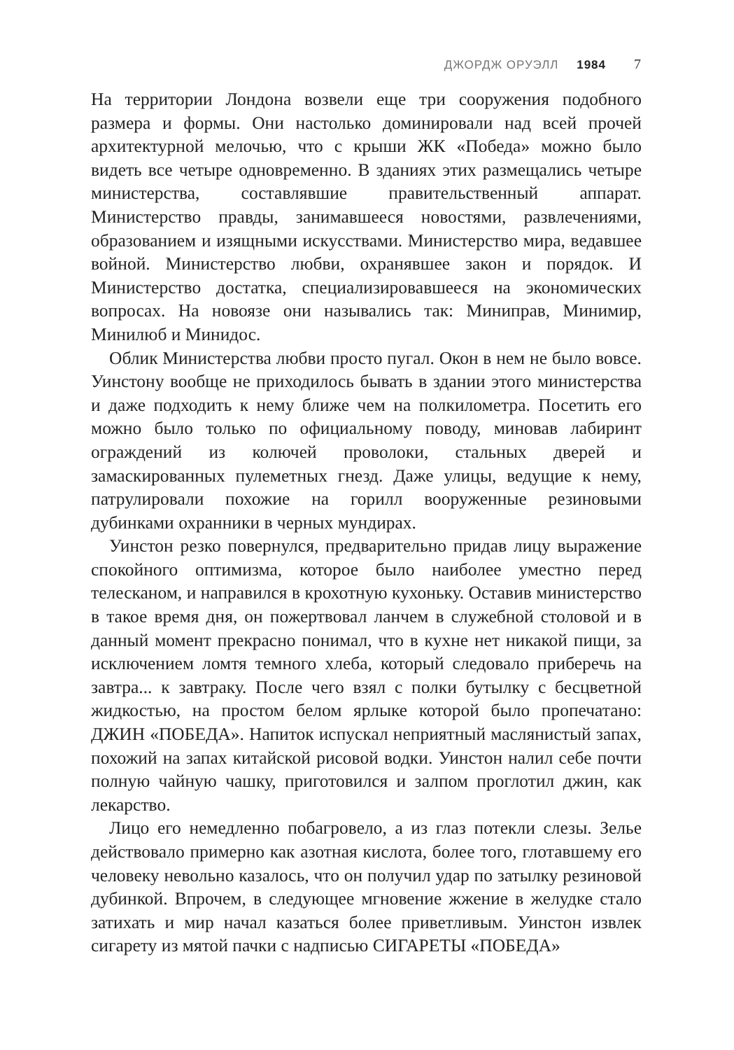ДЖОРДЖ ОРУЭЛЛ 1984 7
На территории Лондона возвели еще три сооружения подобного размера и формы. Они настолько доминировали над всей прочей архитектурной мелочью, что с крыши ЖК «Победа» можно было видеть все четыре одновременно. В зданиях этих размещались четыре министерства, составлявшие правительственный аппарат. Министерство правды, занимавшееся новостями, развлечениями, образованием и изящными искусствами. Министерство мира, ведавшее войной. Министерство любви, охранявшее закон и порядок. И Министерство достатка, специализировавшееся на экономических вопросах. На новоязе они назывались так: Миниправ, Минимир, Минилюб и Минидос.
Облик Министерства любви просто пугал. Окон в нем не было вовсе. Уинстону вообще не приходилось бывать в здании этого министерства и даже подходить к нему ближе чем на полкилометра. Посетить его можно было только по официальному поводу, миновав лабиринт ограждений из колючей проволоки, стальных дверей и замаскированных пулеметных гнезд. Даже улицы, ведущие к нему, патрулировали похожие на горилл вооруженные резиновыми дубинками охранники в черных мундирах.
Уинстон резко повернулся, предварительно придав лицу выражение спокойного оптимизма, которое было наиболее уместно перед телесканом, и направился в крохотную кухоньку. Оставив министерство в такое время дня, он пожертвовал ланчем в служебной столовой и в данный момент прекрасно понимал, что в кухне нет никакой пищи, за исключением ломтя темного хлеба, который следовало приберечь на завтра... к завтраку. После чего взял с полки бутылку с бесцветной жидкостью, на простом белом ярлыке которой было пропечатано: ДЖИН «ПОБЕДА». Напиток испускал неприятный маслянистый запах, похожий на запах китайской рисовой водки. Уинстон налил себе почти полную чайную чашку, приготовился и залпом проглотил джин, как лекарство.
Лицо его немедленно побагровело, а из глаз потекли слезы. Зелье действовало примерно как азотная кислота, более того, глотавшему его человеку невольно казалось, что он получил удар по затылку резиновой дубинкой. Впрочем, в следующее мгновение жжение в желудке стало затихать и мир начал казаться более приветливым. Уинстон извлек сигарету из мятой пачки с надписью СИГАРЕТЫ «ПОБЕДА»